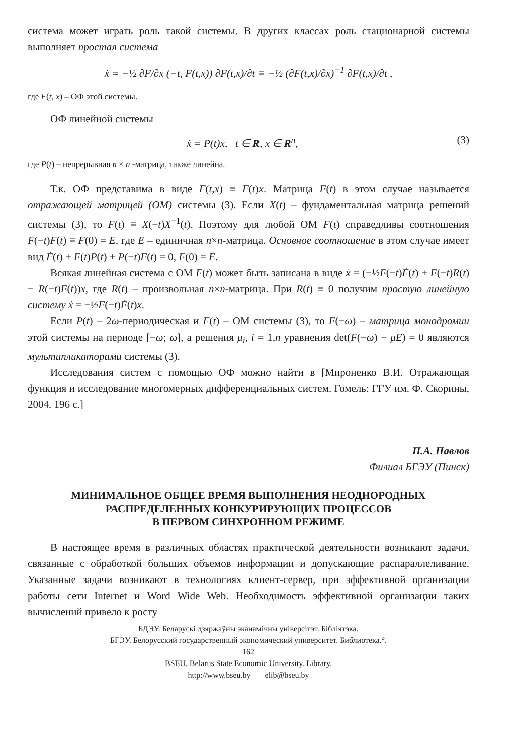система может играть роль такой системы. В других классах роль стационарной системы выполняет простая система
ẋ = −½ ∂F/∂x (−t, F(t,x)) ∂F(t,x)/∂t ≡ −½ (∂F(t,x)/∂x)<sup>−1</sup> ∂F(t,x)/∂t ,
где F(t, x) – ОФ этой системы.
ОФ линейной системы
ẋ = P(t)x, t ∈ R, x ∈ R<sup>n</sup>, (3)
где P(t) – непрерывная n × n -матрица, также линейна.
Т.к. ОФ представима в виде F(t,x) ≡ F(t)x. Матрица F(t) в этом случае называется отражающей матрицей (ОМ) системы (3). Если X(t) – фундаментальная матрица решений системы (3), то F(t) ≡ X(−t)X<sup>−1</sup>(t). Поэтому для любой ОМ F(t) справедливы соотношения F(−t)F(t) ≡ F(0) = E, где E – единичная n×n-матрица. Основное соотношение в этом случае имеет вид Ḟ(t) + F(t)P(t) + P(−t)F(t) = 0, F(0) = E.
Всякая линейная система с ОМ F(t) может быть записана в виде ẋ = (−½F(−t)Ḟ(t) + F(−t)R(t) − R(−t)F(t))x, где R(t) – произвольная n×n-матрица. При R(t) ≡ 0 получим простую линейную систему ẋ = −½F(−t)Ḟ(t)x.
Если P(t) – 2ω-периодическая и F(t) – ОМ системы (3), то F(−ω) – матрица монодромии этой системы на периоде [−ω; ω], а решения μ<sub>i</sub>, i = 1,n уравнения det(F(−ω) − μE) = 0 являются мультипликаторами системы (3).
Исследования систем с помощью ОФ можно найти в [Мироненко В.И. Отражающая функция и исследование многомерных дифференциальных систем. Гомель: ГГУ им. Ф. Скорины, 2004. 196 с.]
П.А. Павлов
Филиал БГЭУ (Пинск)
МИНИМАЛЬНОЕ ОБЩЕЕ ВРЕМЯ ВЫПОЛНЕНИЯ НЕОДНОРОДНЫХ
РАСПРЕДЕЛЕННЫХ КОНКУРИРУЮЩИХ ПРОЦЕССОВ
В ПЕРВОМ СИНХРОННОМ РЕЖИМЕ
В настоящее время в различных областях практической деятельности возникают задачи, связанные с обработкой больших объемов информации и допускающие распараллеливание. Указанные задачи возникают в технологиях клиент-сервер, при эффективной организации работы сети Internet и Word Wide Web. Необходимость эффективной организации таких вычислений привело к росту
БДЭУ. Беларускі дзяржаўны эканамічны універсітэт. Бібліятэка.
БГЭУ. Белорусский государственный экономический университет. Библиотека.°.
162
BSEU. Belarus State Economic University. Library.
http://www.bseu.by elib@bseu.by